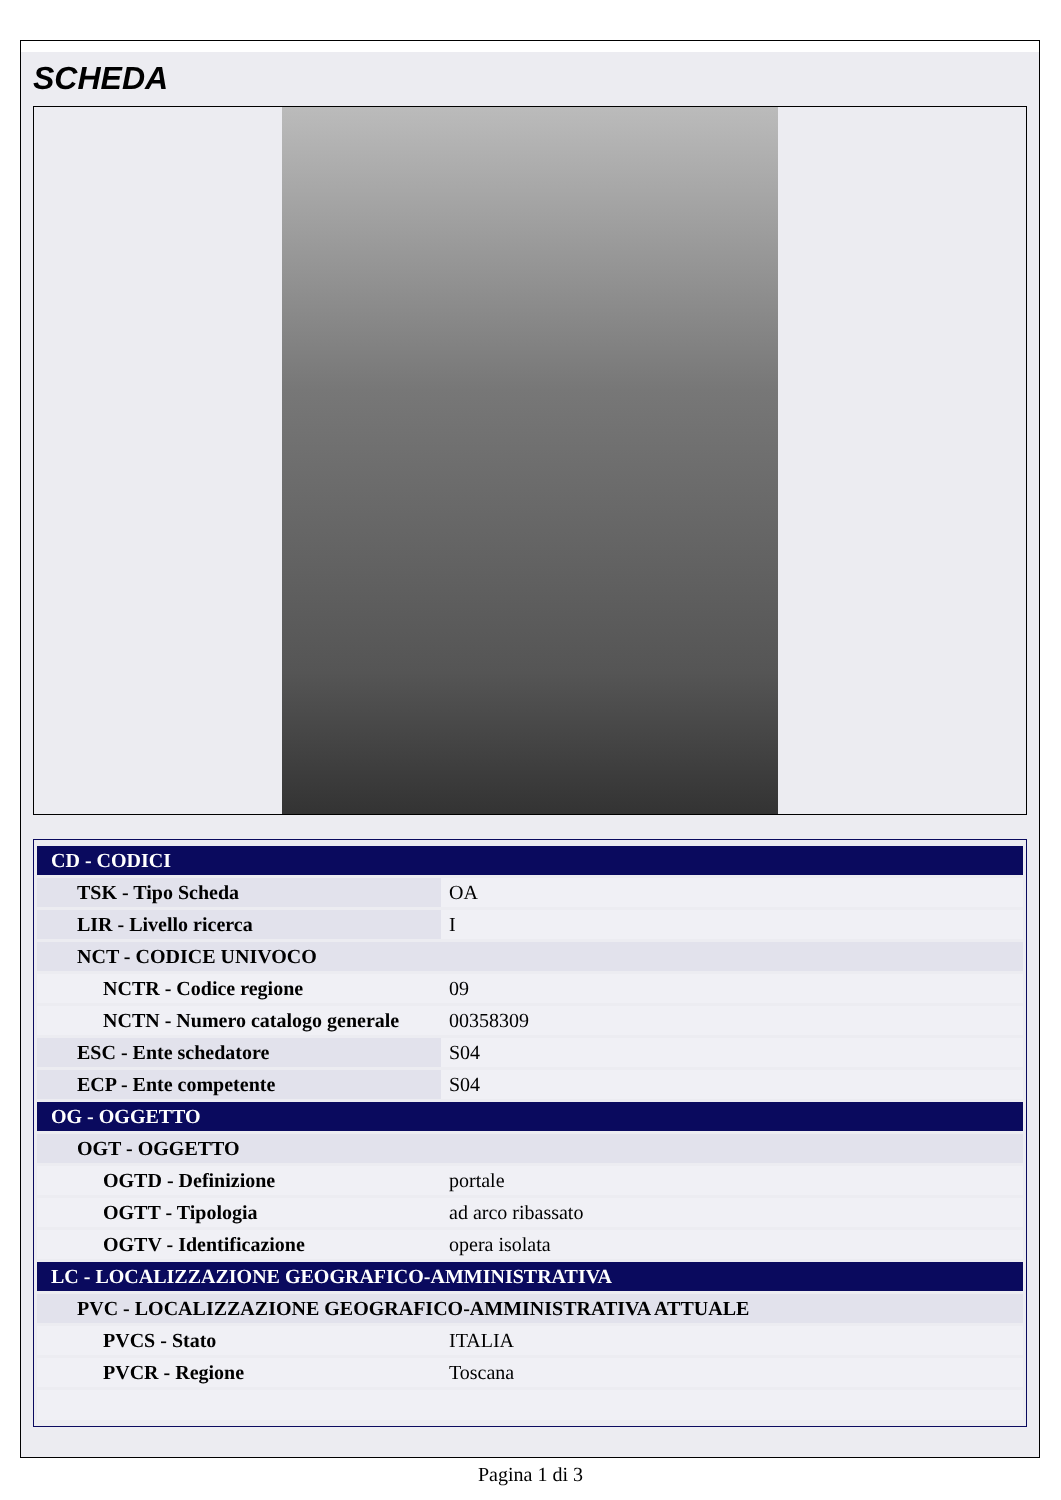SCHEDA
| CD - CODICI | |
| TSK - Tipo Scheda | OA |
| LIR - Livello ricerca | I |
| NCT - CODICE UNIVOCO | |
| NCTR - Codice regione | 09 |
| NCTN - Numero catalogo generale | 00358309 |
| ESC - Ente schedatore | S04 |
| ECP - Ente competente | S04 |
| OG - OGGETTO | |
| OGT - OGGETTO | |
| OGTD - Definizione | portale |
| OGTT - Tipologia | ad arco ribassato |
| OGTV - Identificazione | opera isolata |
| LC - LOCALIZZAZIONE GEOGRAFICO-AMMINISTRATIVA | |
| PVC - LOCALIZZAZIONE GEOGRAFICO-AMMINISTRATIVA ATTUALE | |
| PVCS - Stato | ITALIA |
| PVCR - Regione | Toscana |
Pagina 1 di 3